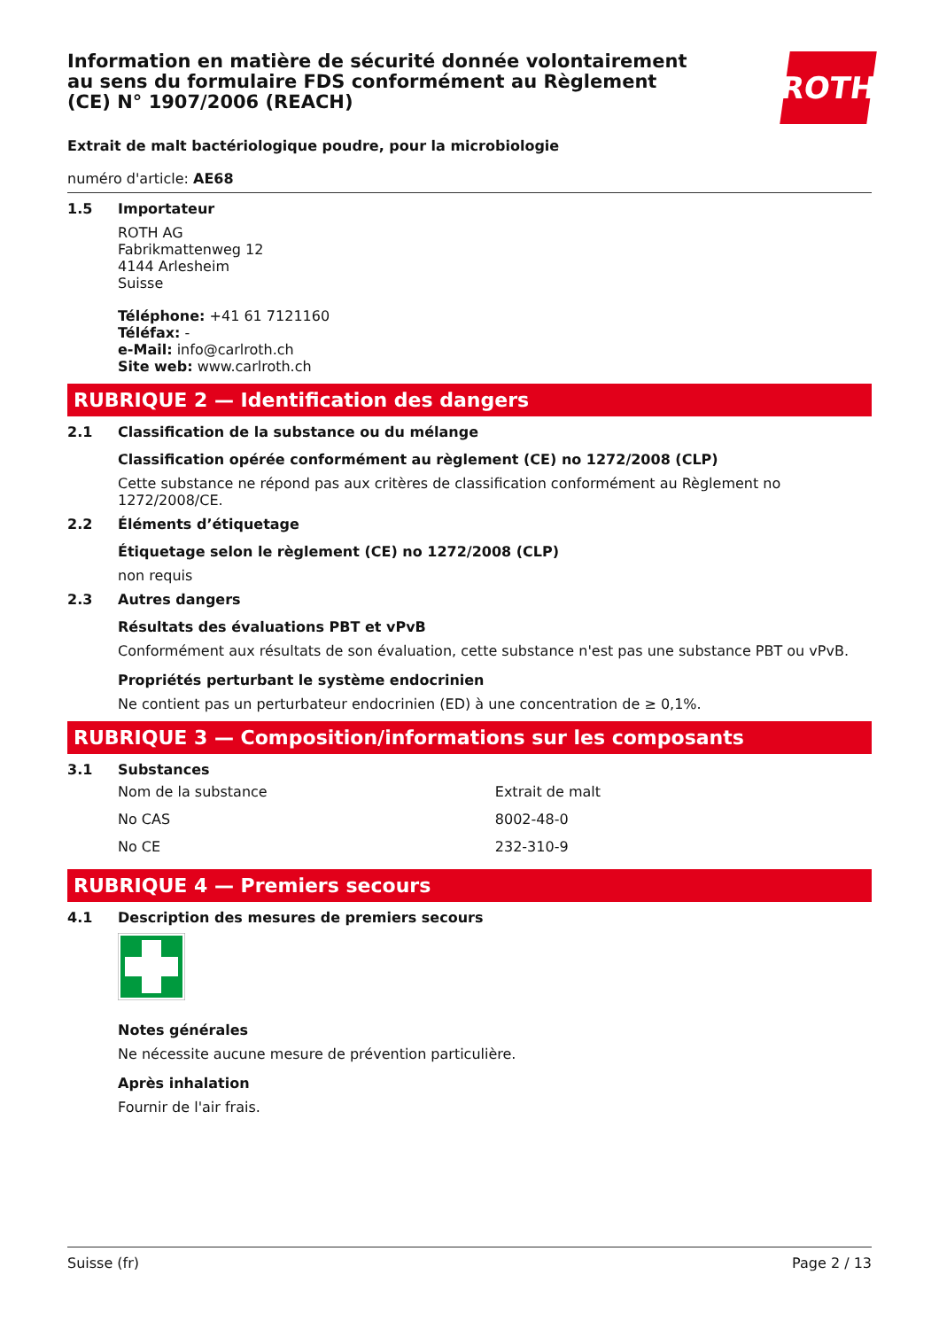ROTH
Information en matière de sécurité donnée volontairement au sens du formulaire FDS conformément au Règlement (CE) N° 1907/2006 (REACH)
Extrait de malt bactériologique poudre, pour la microbiologie
numéro d'article: AE68
1.5 Importateur
ROTH AG
Fabrikmattenweg 12
4144 Arlesheim
Suisse
Téléphone: +41 61 7121160
Téléfax: -
e-Mail: info@carlroth.ch
Site web: www.carlroth.ch
RUBRIQUE 2 — Identification des dangers
2.1 Classification de la substance ou du mélange
Classification opérée conformément au règlement (CE) no 1272/2008 (CLP)
Cette substance ne répond pas aux critères de classification conformément au Règlement no 1272/2008/CE.
2.2 Éléments d’étiquetage
Étiquetage selon le règlement (CE) no 1272/2008 (CLP)
non requis
2.3 Autres dangers
Résultats des évaluations PBT et vPvB
Conformément aux résultats de son évaluation, cette substance n'est pas une substance PBT ou vPvB.
Propriétés perturbant le système endocrinien
Ne contient pas un perturbateur endocrinien (ED) à une concentration de ≥ 0,1%.
RUBRIQUE 3 — Composition/informations sur les composants
3.1 Substances
| Nom de la substance | Extrait de malt |
| No CAS | 8002-48-0 |
| No CE | 232-310-9 |
RUBRIQUE 4 — Premiers secours
4.1 Description des mesures de premiers secours
Notes générales
Ne nécessite aucune mesure de prévention particulière.
Après inhalation
Fournir de l'air frais.
Suisse (fr) Page 2 / 13